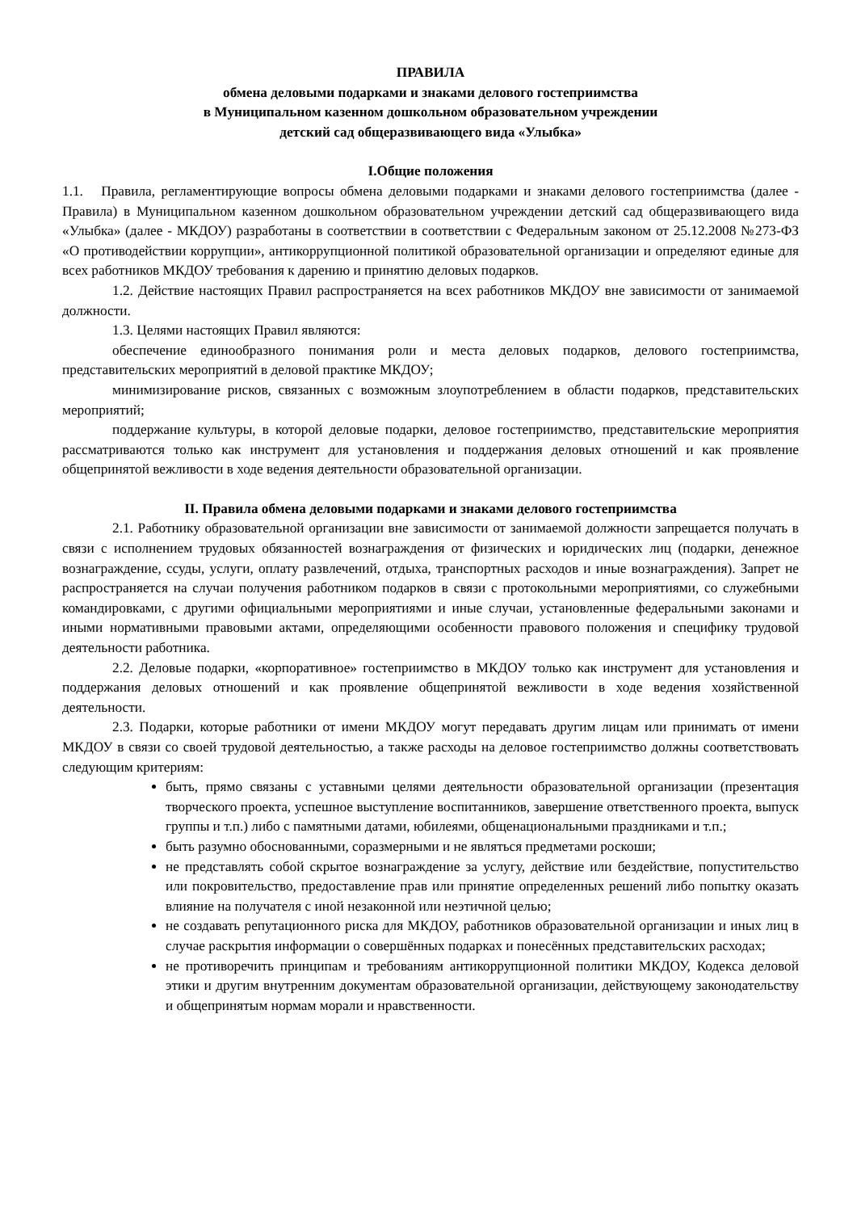ПРАВИЛА
обмена деловыми подарками и знаками делового гостеприимства
в Муниципальном казенном дошкольном образовательном учреждении
детский сад общеразвивающего вида «Улыбка»
I.Общие положения
1.1. Правила, регламентирующие вопросы обмена деловыми подарками и знаками делового гостеприимства (далее - Правила) в Муниципальном казенном дошкольном образовательном учреждении детский сад общеразвивающего вида «Улыбка» (далее - МКДОУ) разработаны в соответствии в соответствии с Федеральным законом от 25.12.2008 №273-ФЗ «О противодействии коррупции», антикоррупционной политикой образовательной организации и определяют единые для всех работников МКДОУ требования к дарению и принятию деловых подарков.
1.2. Действие настоящих Правил распространяется на всех работников МКДОУ вне зависимости от занимаемой должности.
1.3. Целями настоящих Правил являются:
обеспечение единообразного понимания роли и места деловых подарков, делового гостеприимства, представительских мероприятий в деловой практике МКДОУ;
минимизирование рисков, связанных с возможным злоупотреблением в области подарков, представительских мероприятий;
поддержание культуры, в которой деловые подарки, деловое гостеприимство, представительские мероприятия рассматриваются только как инструмент для установления и поддержания деловых отношений и как проявление общепринятой вежливости в ходе ведения деятельности образовательной организации.
II. Правила обмена деловыми подарками и знаками делового гостеприимства
2.1. Работнику образовательной организации вне зависимости от занимаемой должности запрещается получать в связи с исполнением трудовых обязанностей вознаграждения от физических и юридических лиц (подарки, денежное вознаграждение, ссуды, услуги, оплату развлечений, отдыха, транспортных расходов и иные вознаграждения). Запрет не распространяется на случаи получения работником подарков в связи с протокольными мероприятиями, со служебными командировками, с другими официальными мероприятиями и иные случаи, установленные федеральными законами и иными нормативными правовыми актами, определяющими особенности правового положения и специфику трудовой деятельности работника.
2.2. Деловые подарки, «корпоративное» гостеприимство в МКДОУ только как инструмент для установления и поддержания деловых отношений и как проявление общепринятой вежливости в ходе ведения хозяйственной деятельности.
2.3. Подарки, которые работники от имени МКДОУ могут передавать другим лицам или принимать от имени МКДОУ в связи со своей трудовой деятельностью, а также расходы на деловое гостеприимство должны соответствовать следующим критериям:
быть, прямо связаны с уставными целями деятельности образовательной организации (презентация творческого проекта, успешное выступление воспитанников, завершение ответственного проекта, выпуск группы и т.п.) либо с памятными датами, юбилеями, общенациональными праздниками и т.п.;
быть разумно обоснованными, соразмерными и не являться предметами роскоши;
не представлять собой скрытое вознаграждение за услугу, действие или бездействие, попустительство или покровительство, предоставление прав или принятие определенных решений либо попытку оказать влияние на получателя с иной незаконной или неэтичной целью;
не создавать репутационного риска для МКДОУ, работников образовательной организации и иных лиц в случае раскрытия информации о совершённых подарках и понесённых представительских расходах;
не противоречить принципам и требованиям антикоррупционной политики МКДОУ, Кодекса деловой этики и другим внутренним документам образовательной организации, действующему законодательству и общепринятым нормам морали и нравственности.